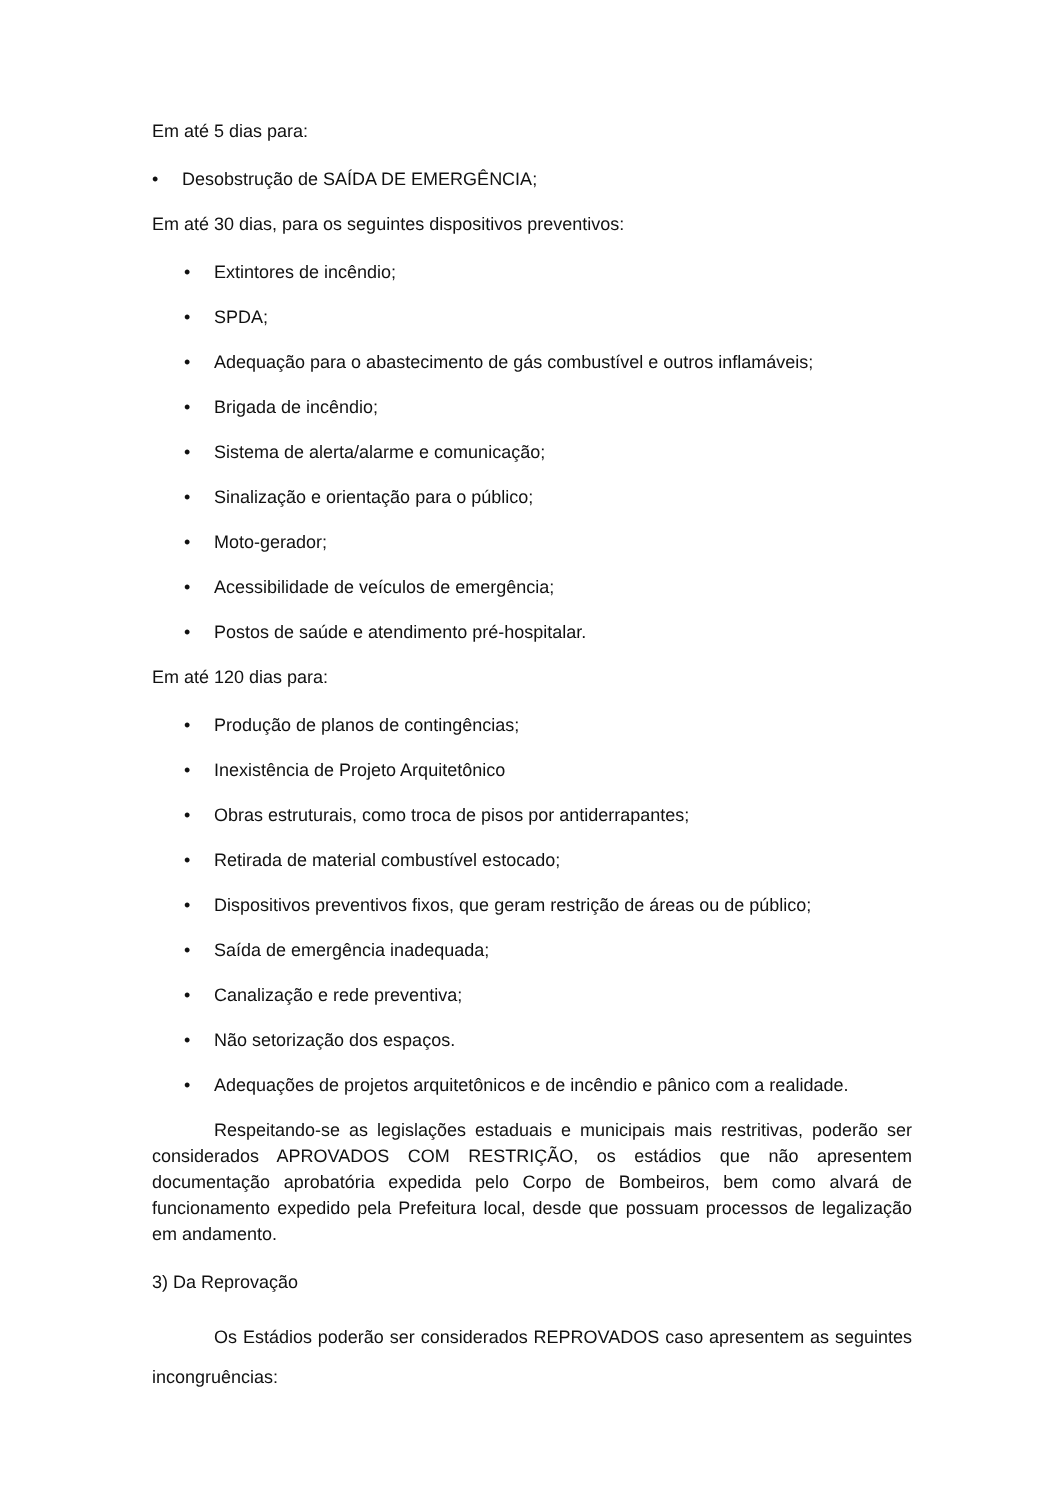Em até 5 dias para:
• Desobstrução de SAÍDA DE EMERGÊNCIA;
Em até 30 dias, para os seguintes dispositivos preventivos:
• Extintores de incêndio;
• SPDA;
• Adequação para o abastecimento de gás combustível e outros inflamáveis;
• Brigada de incêndio;
• Sistema de alerta/alarme e comunicação;
• Sinalização e orientação para o público;
• Moto-gerador;
• Acessibilidade de veículos de emergência;
• Postos de saúde e atendimento pré-hospitalar.
Em até 120 dias para:
• Produção de planos de contingências;
• Inexistência de Projeto Arquitetônico
• Obras estruturais, como troca de pisos por antiderrapantes;
• Retirada de material combustível estocado;
• Dispositivos preventivos fixos, que geram restrição de áreas ou de público;
• Saída de emergência inadequada;
• Canalização e rede preventiva;
• Não setorização dos espaços.
• Adequações de projetos arquitetônicos e de incêndio e pânico com a realidade.
Respeitando-se as legislações estaduais e municipais mais restritivas, poderão ser considerados APROVADOS COM RESTRIÇÃO, os estádios que não apresentem documentação aprobatória expedida pelo Corpo de Bombeiros, bem como alvará de funcionamento expedido pela Prefeitura local, desde que possuam processos de legalização em andamento.
3) Da Reprovação
Os Estádios poderão ser considerados REPROVADOS caso apresentem as seguintes incongruências: